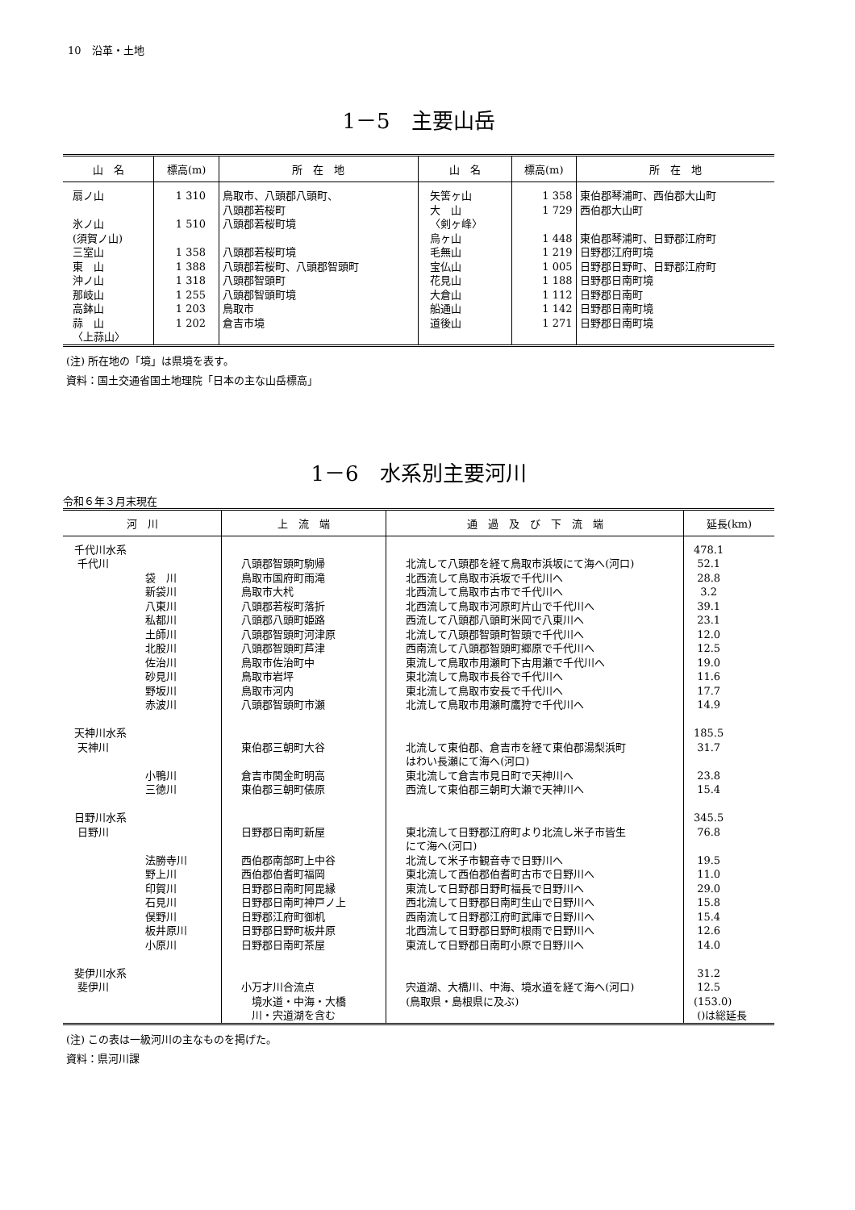10　沿革・土地
1－5　主要山岳
| 山 名 | 標高(m) | 所 在 地 | 山 名 | 標高(m) | 所 在 地 |
| --- | --- | --- | --- | --- | --- |
| 扇ノ山 氷ノ山 (須賀ノ山) 三室山 東 山 沖ノ山 那岐山 高鉢山 蒜 山 〈上蒜山〉 | 1 310 1 510 1 358 1 388 1 318 1 255 1 203 1 202 | 鳥取市、八頭郡八頭町、 八頭郡若桜町 八頭郡若桜町境 八頭郡若桜町境 八頭郡若桜町、八頭郡智頭町 八頭郡智頭町 八頭郡智頭町境 鳥取市 倉吉市境 | 矢筈ヶ山 大 山 〈剣ヶ峰〉 烏ヶ山 毛無山 宝仏山 花見山 大倉山 船通山 道後山 | 1 358 1 729 1 448 1 219 1 005 1 188 1 112 1 142 1 271 | 東伯郡琴浦町、西伯郡大山町 西伯郡大山町 東伯郡琴浦町、日野郡江府町 日野郡江府町境 日野郡日野町、日野郡江府町 日野郡日南町境 日野郡日南町 日野郡日南町境 日野郡日南町境 |
(注) 所在地の「境」は県境を表す。
資料：国土交通省国土地理院「日本の主な山岳標高」
1－6　水系別主要河川
令和６年３月末現在
| 河 川 | 上 流 端 | 通 過 及 び 下 流 端 | 延長(km) |
| --- | --- | --- | --- |
| 千代川水系 千代川 袋 川 新袋川 八東川 私都川 土師川 北股川 佐治川 砂見川 野坂川 赤波川 天神川水系 天神川 小鴨川 三徳川 日野川水系 日野川 法勝寺川 野上川 印賀川 石見川 俣野川 板井原川 小原川 斐伊川水系 斐伊川 | 八頭郡智頭町駒帰 鳥取市国府町雨滝 鳥取市大杙 八頭郡若桜町落折 八頭郡八頭町姫路 八頭郡智頭町河津原 八頭郡智頭町芦津 鳥取市佐治町中 鳥取市岩坪 鳥取市河内 八頭郡智頭町市瀬 東伯郡三朝町大谷 倉吉市関金町明高 東伯郡三朝町俵原 日野郡日南町新屋 西伯郡南部町上中谷 西伯郡伯耆町福岡 日野郡日南町阿毘縁 日野郡日南町神戸ノ上 日野郡江府町御机 日野郡日野町板井原 日野郡日南町茶屋 小万才川合流点 境水道・中海・大橋 川・宍道湖を含む | 北流して八頭郡を経て鳥取市浜坂にて海へ(河口) 北西流して鳥取市浜坂で千代川へ 北西流して鳥取市古市で千代川へ 北西流して鳥取市河原町片山で千代川へ 西流して八頭郡八頭町米岡で八東川へ 北流して八頭郡智頭町智頭で千代川へ 西南流して八頭郡智頭町郷原で千代川へ 東流して鳥取市用瀬町下古用瀬で千代川へ 東北流して鳥取市長谷で千代川へ 東北流して鳥取市安長で千代川へ 北流して鳥取市用瀬町鷹狩で千代川へ 北流して東伯郡、倉吉市を経て東伯郡湯梨浜町 はわい長瀬にて海へ(河口) 東北流して倉吉市見日町で天神川へ 西流して東伯郡三朝町大瀬で天神川へ 東北流して日野郡江府町より北流し米子市皆生 にて海へ(河口) 北流して米子市観音寺で日野川へ 東北流して西伯郡伯耆町古市で日野川へ 東流して日野郡日野町福長で日野川へ 西北流して日野郡日南町生山で日野川へ 西南流して日野郡江府町武庫で日野川へ 北西流して日野郡日野町根雨で日野川へ 東流して日野郡日南町小原で日野川へ 宍道湖、大橋川、中海、境水道を経て海へ(河口) (鳥取県・島根県に及ぶ) | 478.1 52.1 28.8 3.2 39.1 23.1 12.0 12.5 19.0 11.6 17.7 14.9 185.5 31.7 23.8 15.4 345.5 76.8 19.5 11.0 29.0 15.8 15.4 12.6 14.0 31.2 12.5 (153.0) ()は総延長 |
(注) この表は一級河川の主なものを掲げた。
資料：県河川課